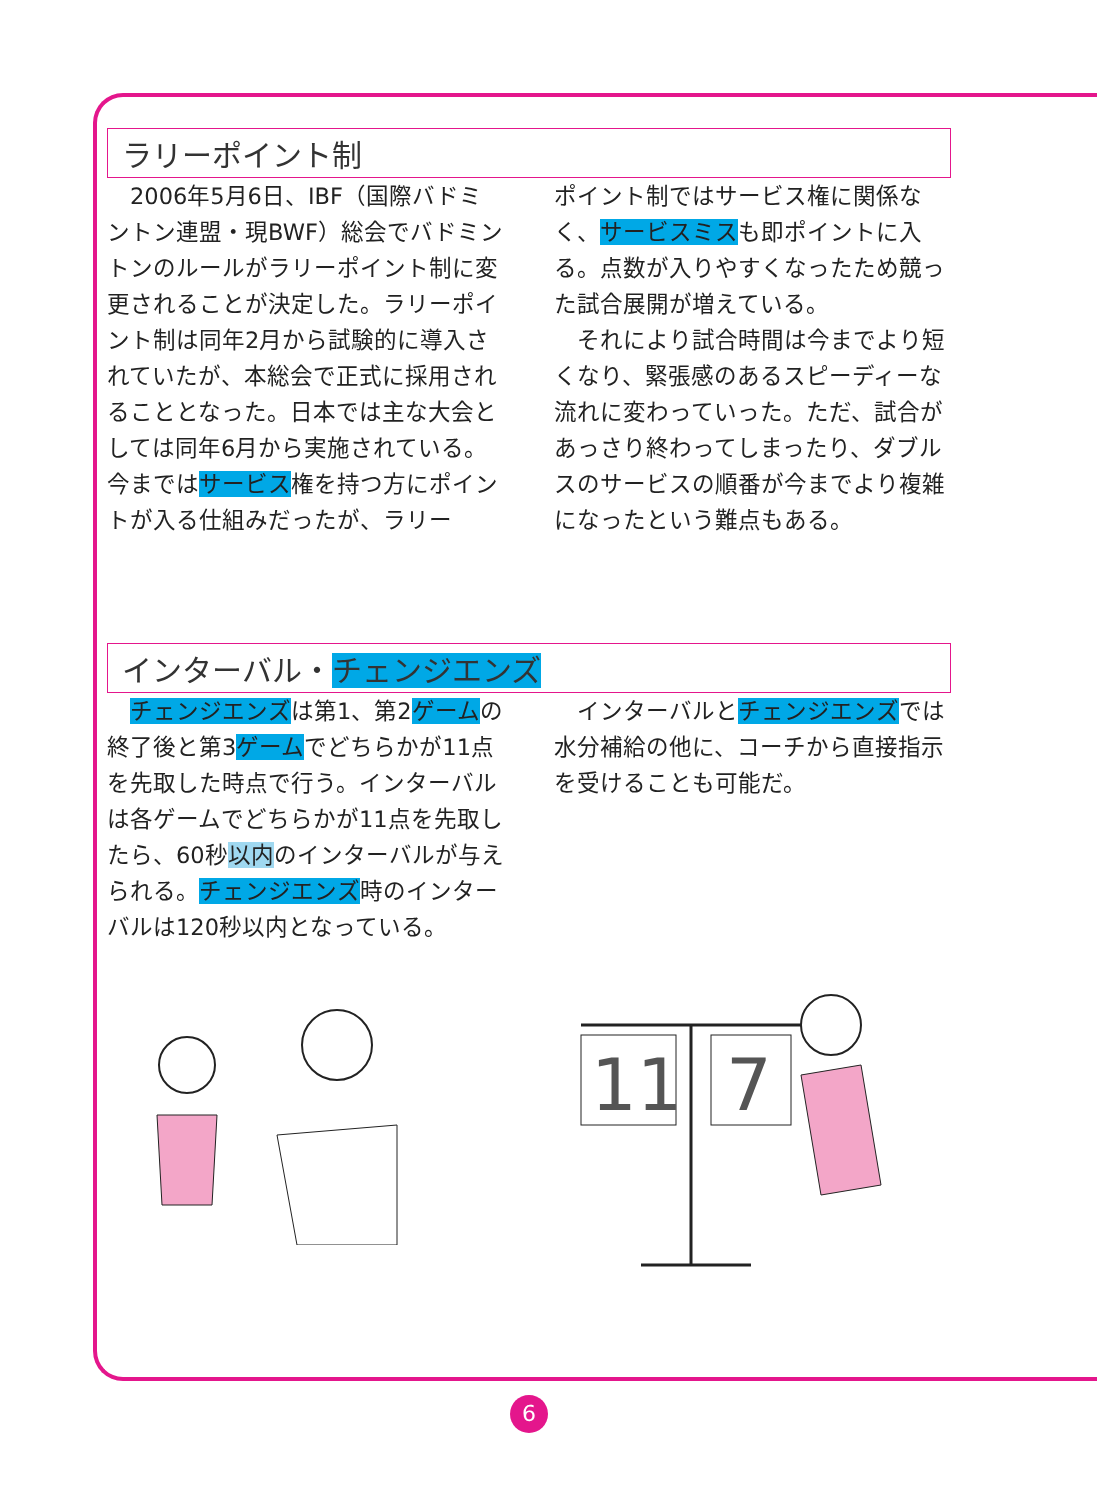ラリーポイント制
　2006年5月6日、IBF（国際バドミントン連盟・現BWF）総会でバドミントンのルールがラリーポイント制に変更されることが決定した。ラリーポイント制は同年2月から試験的に導入されていたが、本総会で正式に採用されることとなった。日本では主な大会としては同年6月から実施されている。今まではサービス権を持つ方にポイントが入る仕組みだったが、ラリー
ポイント制ではサービス権に関係なく、サービスミスも即ポイントに入る。点数が入りやすくなったため競った試合展開が増えている。
　それにより試合時間は今までより短くなり、緊張感のあるスピーディーな流れに変わっていった。ただ、試合があっさり終わってしまったり、ダブルスのサービスの順番が今までより複雑になったという難点もある。
インターバル・チェンジエンズ
　チェンジエンズは第1、第2ゲームの終了後と第3ゲームでどちらかが11点を先取した時点で行う。インターバルは各ゲームでどちらかが11点を先取したら、60秒以内のインターバルが与えられる。チェンジエンズ時のインターバルは120秒以内となっている。
　インターバルとチェンジエンズでは水分補給の他に、コーチから直接指示を受けることも可能だ。
11
7
6